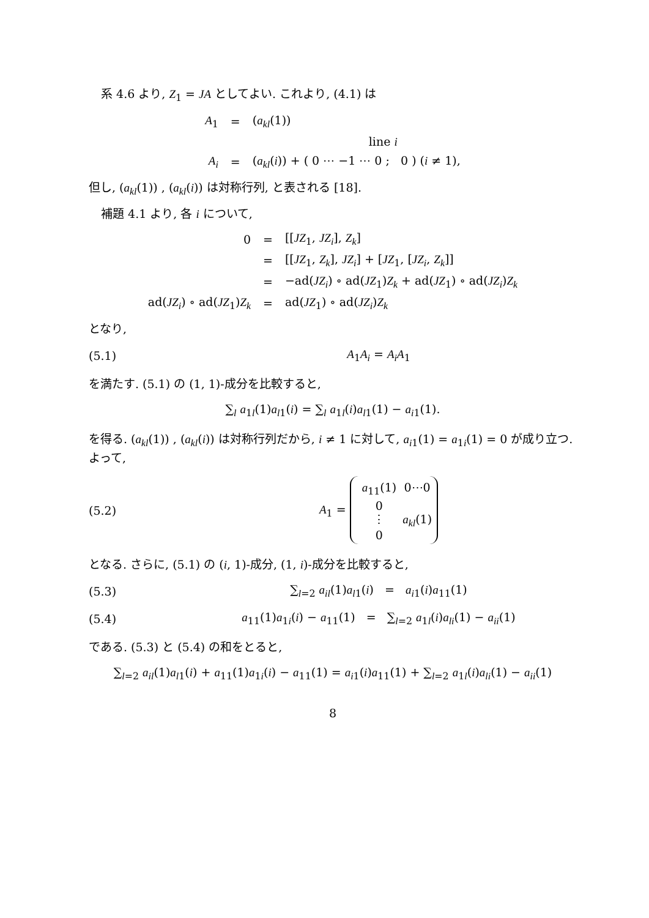系 4.6 より, Z<sub>1</sub> = JA としてよい. これより, (4.1) は
| A<sub>1</sub> | = | ( a<sub>kl</sub> (1)) |
| | | line i |
| A<sub>i</sub> | = | ( a<sub>kl</sub> ( i )) + ( 0 ⋯ −1 ⋯ 0 ; 0 ) ( i ≠ 1), |
但し, (a<sub>kl</sub>(1)) , (a<sub>kl</sub>(i)) は対称行列, と表される [18].
補題 4.1 より, 各 i について,
| 0 | = | [[ JZ<sub>1</sub>, JZ<sub>i</sub> ], Z<sub>k</sub> ] |
| | = | [[ JZ<sub>1</sub>, Z<sub>k</sub> ], JZ<sub>i</sub> ] + [ JZ<sub>1</sub>, [ JZ<sub>i</sub> , Z<sub>k</sub> ]] |
| | = | −ad( JZ<sub>i</sub> ) ∘ ad( JZ<sub>1</sub>) Z<sub>k</sub> + ad( JZ<sub>1</sub>) ∘ ad( JZ<sub>i</sub> ) Z<sub>k</sub> |
| ad( JZ<sub>i</sub> ) ∘ ad( JZ<sub>1</sub>) Z<sub>k</sub> | = | ad( JZ<sub>1</sub>) ∘ ad( JZ<sub>i</sub> ) Z<sub>k</sub> |
となり,
(5.1) A<sub>1</sub>A<sub>i</sub> = A<sub>i</sub>A<sub>1</sub>
を満たす. (5.1) の (1, 1)-成分を比較すると,
∑<sub>l</sub> a<sub>1l</sub>(1)a<sub>l1</sub>(i) = ∑<sub>l</sub> a<sub>1l</sub>(i)a<sub>l1</sub>(1) − a<sub>i1</sub>(1).
を得る. (a<sub>kl</sub>(1)) , (a<sub>kl</sub>(i)) は対称行列だから, i ≠ 1 に対して, a<sub>i1</sub>(1) = a<sub>1i</sub>(1) = 0 が成り立つ. よって,
(5.2) A<sub>1</sub> = a<sub>11</sub>(1)
0⋯0 0 ⋮
a<sub>kl</sub>(1) 0
となる. さらに, (5.1) の (i, 1)-成分, (1, i)-成分を比較すると,
(5.3) ∑<sub>l=2</sub> a<sub>il</sub>(1)a<sub>l1</sub>(i) = a<sub>i1</sub>(i)a<sub>11</sub>(1)
(5.4) a<sub>11</sub>(1)a<sub>1i</sub>(i) − a<sub>11</sub>(1) = ∑<sub>l=2</sub> a<sub>1l</sub>(i)a<sub>li</sub>(1) − a<sub>ii</sub>(1)
である. (5.3) と (5.4) の和をとると,
∑<sub>l=2</sub> a<sub>il</sub>(1)a<sub>l1</sub>(i) + a<sub>11</sub>(1)a<sub>1i</sub>(i) − a<sub>11</sub>(1) = a<sub>i1</sub>(i)a<sub>11</sub>(1) + ∑<sub>l=2</sub> a<sub>1l</sub>(i)a<sub>li</sub>(1) − a<sub>ii</sub>(1)
8